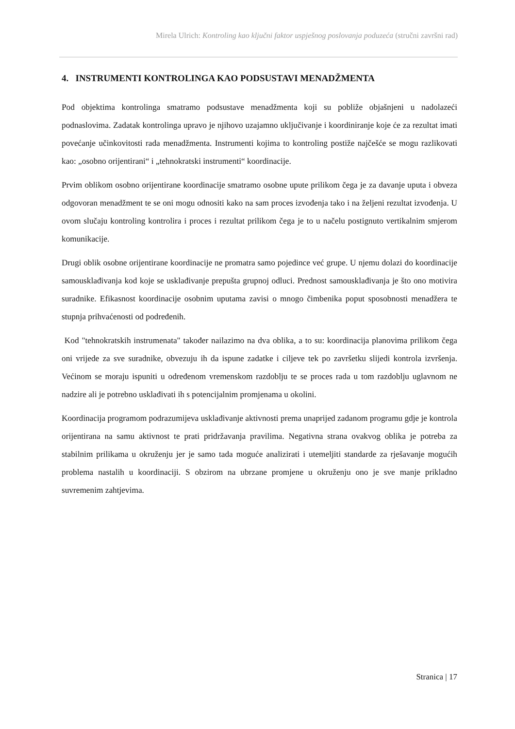Mirela Ulrich: Kontroling kao ključni faktor uspješnog poslovanja poduzeća (stručni završni rad)
4. INSTRUMENTI KONTROLINGA KAO PODSUSTAVI MENADŽMENTA
Pod objektima kontrolinga smatramo podsustave menadžmenta koji su pobliže objašnjeni u nadolazeći podnaslovima. Zadatak kontrolinga upravo je njihovo uzajamno uključivanje i koordiniranje koje će za rezultat imati povećanje učinkovitosti rada menadžmenta. Instrumenti kojima to kontroling postiže najčešće se mogu razlikovati kao: „osobno orijentirani“ i „tehnokratski instrumenti“ koordinacije.
Prvim oblikom osobno orijentirane koordinacije smatramo osobne upute prilikom čega je za davanje uputa i obveza odgovoran menadžment te se oni mogu odnositi kako na sam proces izvođenja tako i na željeni rezultat izvođenja. U ovom slučaju kontroling kontrolira i proces i rezultat prilikom čega je to u načelu postignuto vertikalnim smjerom komunikacije.
Drugi oblik osobne orijentirane koordinacije ne promatra samo pojedince već grupe. U njemu dolazi do koordinacije samousklađivanja kod koje se usklađivanje prepušta grupnoj odluci. Prednost samousklađivanja je što ono motivira suradnike. Efikasnost koordinacije osobnim uputama zavisi o mnogo čimbenika poput sposobnosti menadžera te stupnja prihvaćenosti od podređenih.
Kod "tehnokratskih instrumenata" također nailazimo na dva oblika, a to su: koordinacija planovima prilikom čega oni vrijede za sve suradnike, obvezuju ih da ispune zadatke i ciljeve tek po završetku slijedi kontrola izvršenja. Većinom se moraju ispuniti u određenom vremenskom razdoblju te se proces rada u tom razdoblju uglavnom ne nadzire ali je potrebno usklađivati ih s potencijalnim promjenama u okolini.
Koordinacija programom podrazumijeva usklađivanje aktivnosti prema unaprijed zadanom programu gdje je kontrola orijentirana na samu aktivnost te prati pridržavanja pravilima. Negativna strana ovakvog oblika je potreba za stabilnim prilikama u okruženju jer je samo tada moguće analizirati i utemeljiti standarde za rješavanje mogućih problema nastalih u koordinaciji. S obzirom na ubrzane promjene u okruženju ono je sve manje prikladno suvremenim zahtjevima.
Stranica | 17